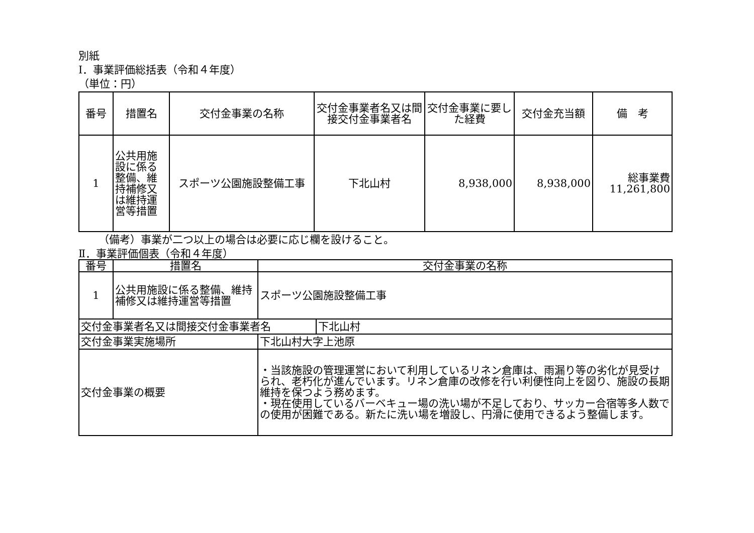別紙
Ⅰ．事業評価総括表（令和４年度）
（単位：円）
| 番号 | 措置名 | 交付金事業の名称 | 交付金事業者名又は間接交付金事業者名 | 交付金事業に要した経費 | 交付金充当額 | 備 考 |
| --- | --- | --- | --- | --- | --- | --- |
| 1 | 公共用施設に係る整備、維持補修又は維持運営等措置 | スポーツ公園施設整備工事 | 下北山村 | 8,938,000 | 8,938,000 | 総事業費 11,261,800 |
（備考）事業が二つ以上の場合は必要に応じ欄を設けること。
Ⅱ．事業評価個表（令和４年度）
| 番号 | 措置名 | 交付金事業の名称 | | |
| 1 | 公共用施設に係る整備、維持補修又は維持運営等措置 | スポーツ公園施設整備工事 | | |
| 交付金事業者名又は間接交付金事業者名 | | | | 下北山村 |
| 交付金事業実施場所 | | | 下北山村大字上池原 | |
| 交付金事業の概要 | | | ・当該施設の管理運営において利用しているリネン倉庫は、雨漏り等の劣化が見受けられ、老朽化が進んでいます。リネン倉庫の改修を行い利便性向上を図り、施設の長期維持を保つよう務めます。 ・現在使用しているバーベキュー場の洗い場が不足しており、サッカー合宿等多人数での使用が困難である。新たに洗い場を増設し、円滑に使用できるよう整備します。 | |